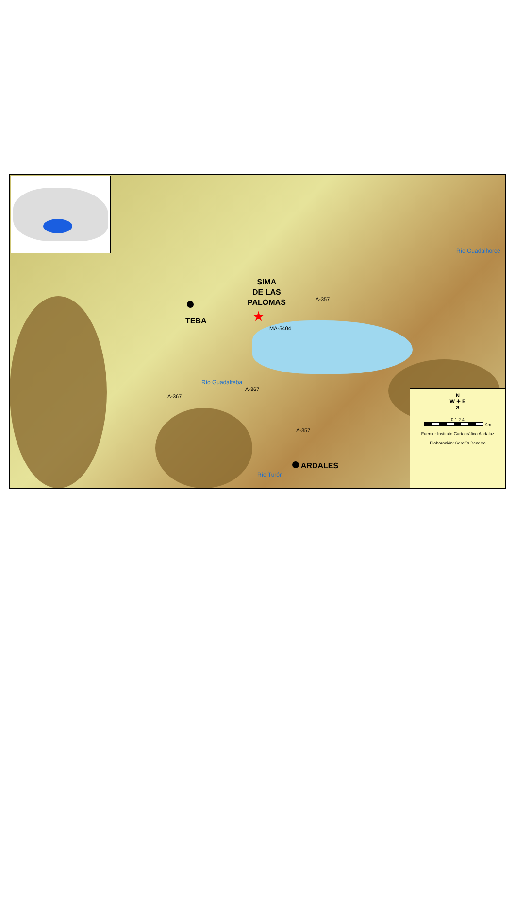SIMA
DE LAS
PALOMAS
★
TEBA
ARDALES
A-357
MA-5404
A-367
A-367
A-357
Río Guadalteba
Río Turón
Río Guadalhorce
N
W ✦ E
S
0 1 2 4
Km
Fuente: Instituto Cartográfico Andaluz
Elaboración: Serafín Becerra